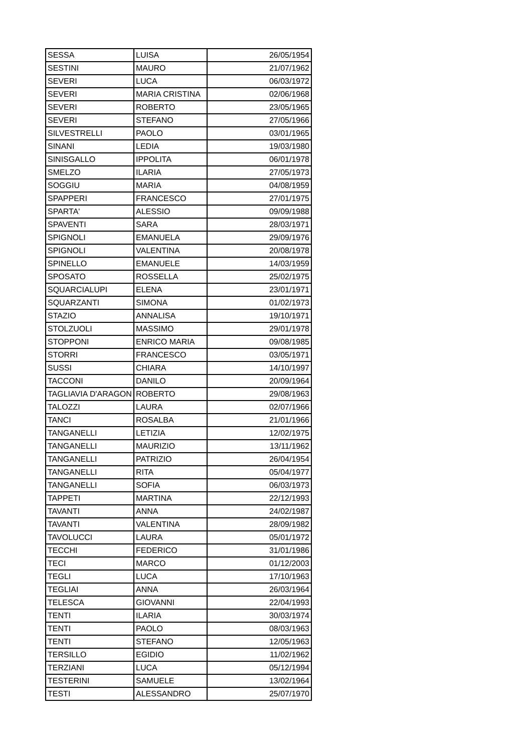| SESSA | LUISA | 26/05/1954 |
| SESTINI | MAURO | 21/07/1962 |
| SEVERI | LUCA | 06/03/1972 |
| SEVERI | MARIA CRISTINA | 02/06/1968 |
| SEVERI | ROBERTO | 23/05/1965 |
| SEVERI | STEFANO | 27/05/1966 |
| SILVESTRELLI | PAOLO | 03/01/1965 |
| SINANI | LEDIA | 19/03/1980 |
| SINISGALLO | IPPOLITA | 06/01/1978 |
| SMELZO | ILARIA | 27/05/1973 |
| SOGGIU | MARIA | 04/08/1959 |
| SPAPPERI | FRANCESCO | 27/01/1975 |
| SPARTA' | ALESSIO | 09/09/1988 |
| SPAVENTI | SARA | 28/03/1971 |
| SPIGNOLI | EMANUELA | 29/09/1976 |
| SPIGNOLI | VALENTINA | 20/08/1978 |
| SPINELLO | EMANUELE | 14/03/1959 |
| SPOSATO | ROSSELLA | 25/02/1975 |
| SQUARCIALUPI | ELENA | 23/01/1971 |
| SQUARZANTI | SIMONA | 01/02/1973 |
| STAZIO | ANNALISA | 19/10/1971 |
| STOLZUOLI | MASSIMO | 29/01/1978 |
| STOPPONI | ENRICO MARIA | 09/08/1985 |
| STORRI | FRANCESCO | 03/05/1971 |
| SUSSI | CHIARA | 14/10/1997 |
| TACCONI | DANILO | 20/09/1964 |
| TAGLIAVIA D'ARAGON | ROBERTO | 29/08/1963 |
| TALOZZI | LAURA | 02/07/1966 |
| TANCI | ROSALBA | 21/01/1966 |
| TANGANELLI | LETIZIA | 12/02/1975 |
| TANGANELLI | MAURIZIO | 13/11/1962 |
| TANGANELLI | PATRIZIO | 26/04/1954 |
| TANGANELLI | RITA | 05/04/1977 |
| TANGANELLI | SOFIA | 06/03/1973 |
| TAPPETI | MARTINA | 22/12/1993 |
| TAVANTI | ANNA | 24/02/1987 |
| TAVANTI | VALENTINA | 28/09/1982 |
| TAVOLUCCI | LAURA | 05/01/1972 |
| TECCHI | FEDERICO | 31/01/1986 |
| TECI | MARCO | 01/12/2003 |
| TEGLI | LUCA | 17/10/1963 |
| TEGLIAI | ANNA | 26/03/1964 |
| TELESCA | GIOVANNI | 22/04/1993 |
| TENTI | ILARIA | 30/03/1974 |
| TENTI | PAOLO | 08/03/1963 |
| TENTI | STEFANO | 12/05/1963 |
| TERSILLO | EGIDIO | 11/02/1962 |
| TERZIANI | LUCA | 05/12/1994 |
| TESTERINI | SAMUELE | 13/02/1964 |
| TESTI | ALESSANDRO | 25/07/1970 |